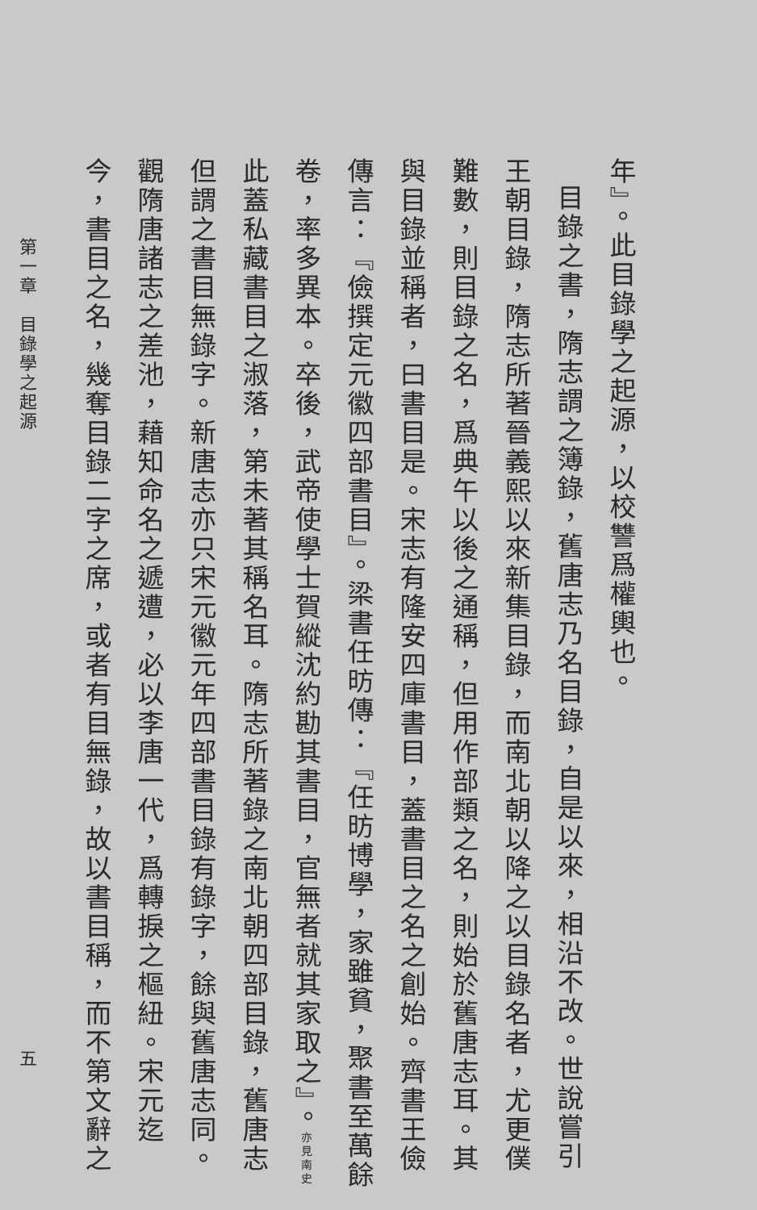年』。此目錄學之起源，以校讐爲權輿也。
目錄之書，隋志謂之簿錄，舊唐志乃名目錄，自是以來，相沿不改。世說嘗引王朝目錄，隋志所著晉義熙以來新集目錄，而南北朝以降之以目錄名者，尤更僕難數，則目錄之名，爲典午以後之通稱，但用作部類之名，則始於舊唐志耳。其與目錄並稱者，曰書目是。宋志有隆安四庫書目，蓋書目之名之創始。齊書王儉傳言：『儉撰定元徽四部書目』。梁書任昉傳：『任昉博學，家雖貧，聚書至萬餘卷，率多異本。卒後，武帝使學士賀縱沈約勘其書目，官無者就其家取之』。亦見南史此蓋私藏書目之淑落，第未著其稱名耳。隋志所著錄之南北朝四部目錄，舊唐志但謂之書目無錄字。新唐志亦只宋元徽元年四部書目錄有錄字，餘與舊唐志同。觀隋唐諸志之差池，藉知命名之遞遭，必以李唐一代，爲轉捩之樞紐。宋元迄今，書目之名，幾奪目錄二字之席，或者有目無錄，故以書目稱，而不第文辭之
第一章　目錄學之起源 五